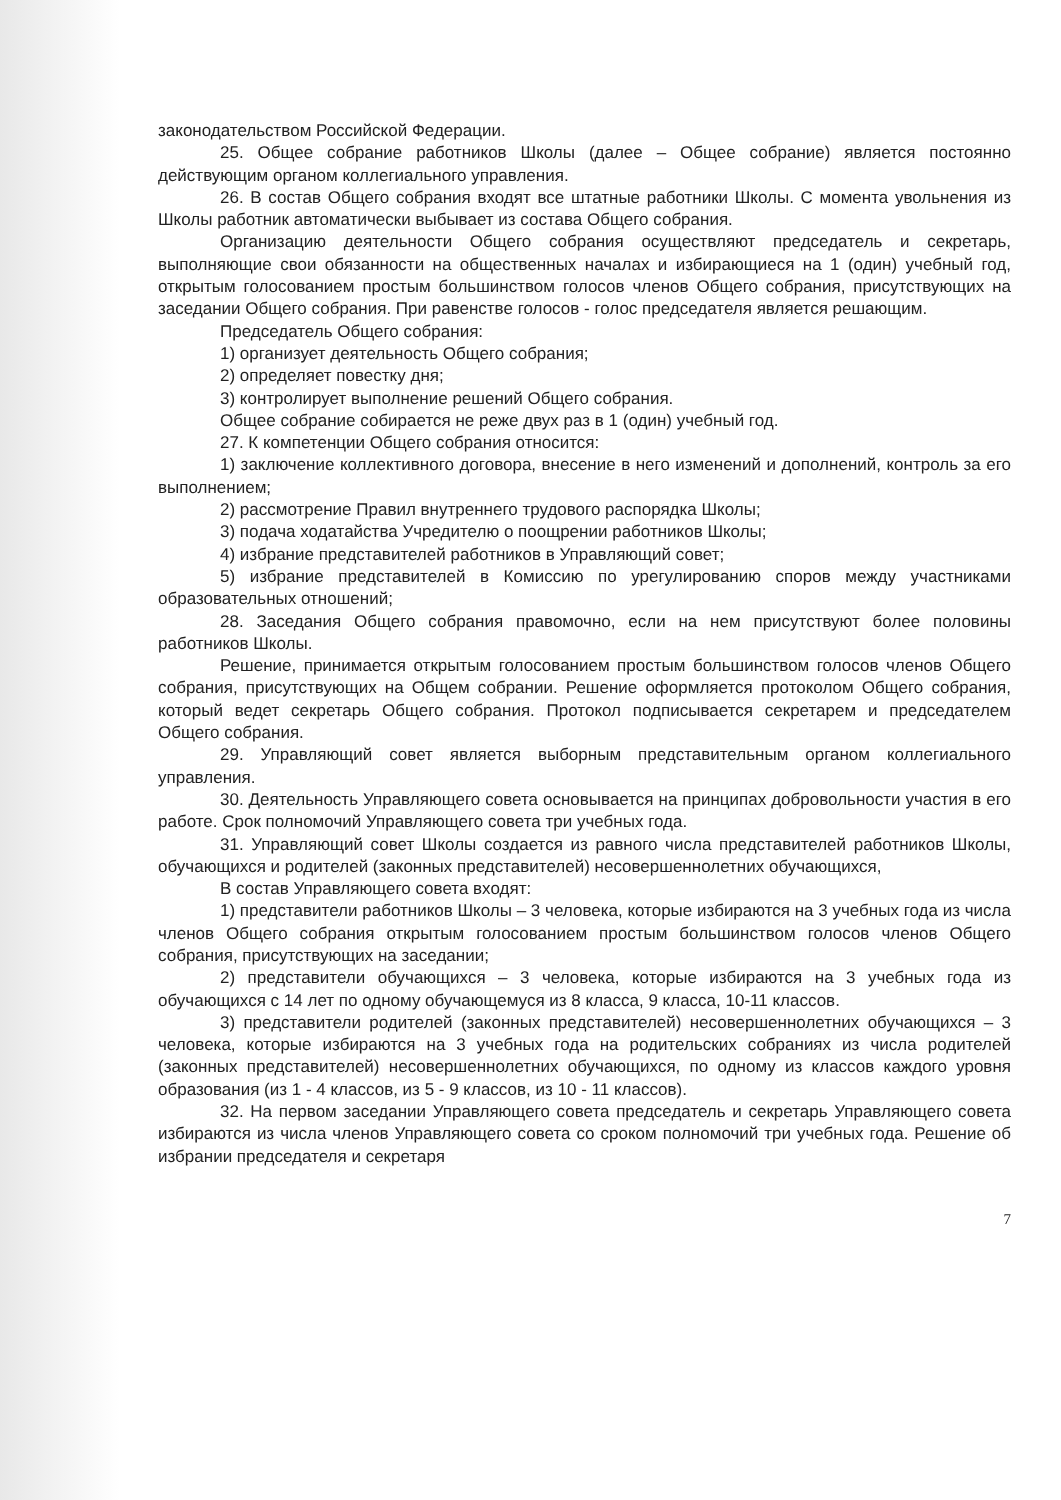законодательством Российской Федерации.
25. Общее собрание работников Школы (далее – Общее собрание) является постоянно действующим органом коллегиального управления.
26. В состав Общего собрания входят все штатные работники Школы. С момента увольнения из Школы работник автоматически выбывает из состава Общего собрания.
Организацию деятельности Общего собрания осуществляют председатель и секретарь, выполняющие свои обязанности на общественных началах и избирающиеся на 1 (один) учебный год, открытым голосованием простым большинством голосов членов Общего собрания, присутствующих на заседании Общего собрания. При равенстве голосов - голос председателя является решающим.
Председатель Общего собрания:
1) организует деятельность Общего собрания;
2) определяет повестку дня;
3) контролирует выполнение решений Общего собрания.
Общее собрание собирается не реже двух раз в 1 (один) учебный год.
27. К компетенции Общего собрания относится:
1) заключение коллективного договора, внесение в него изменений и дополнений, контроль за его выполнением;
2) рассмотрение Правил внутреннего трудового распорядка Школы;
3) подача ходатайства Учредителю о поощрении работников Школы;
4) избрание представителей работников в Управляющий совет;
5) избрание представителей в Комиссию по урегулированию споров между участниками образовательных отношений;
28. Заседания Общего собрания правомочно, если на нем присутствуют более половины работников Школы.
Решение, принимается открытым голосованием простым большинством голосов членов Общего собрания, присутствующих на Общем собрании. Решение оформляется протоколом Общего собрания, который ведет секретарь Общего собрания. Протокол подписывается секретарем и председателем Общего собрания.
29. Управляющий совет является выборным представительным органом коллегиального управления.
30. Деятельность Управляющего совета основывается на принципах добровольности участия в его работе. Срок полномочий Управляющего совета три учебных года.
31. Управляющий совет Школы создается из равного числа представителей работников Школы, обучающихся и родителей (законных представителей) несовершеннолетних обучающихся,
В состав Управляющего совета входят:
1) представители работников Школы – 3 человека, которые избираются на 3 учебных года из числа членов Общего собрания открытым голосованием простым большинством голосов членов Общего собрания, присутствующих на заседании;
2) представители обучающихся – 3 человека, которые избираются на 3 учебных года из обучающихся с 14 лет по одному обучающемуся из 8 класса, 9 класса, 10-11 классов.
3) представители родителей (законных представителей) несовершеннолетних обучающихся – 3 человека, которые избираются на 3 учебных года на родительских собраниях из числа родителей (законных представителей) несовершеннолетних обучающихся, по одному из классов каждого уровня образования (из 1 - 4 классов, из 5 - 9 классов, из 10 - 11 классов).
32. На первом заседании Управляющего совета председатель и секретарь Управляющего совета избираются из числа членов Управляющего совета со сроком полномочий три учебных года. Решение об избрании председателя и секретаря
7